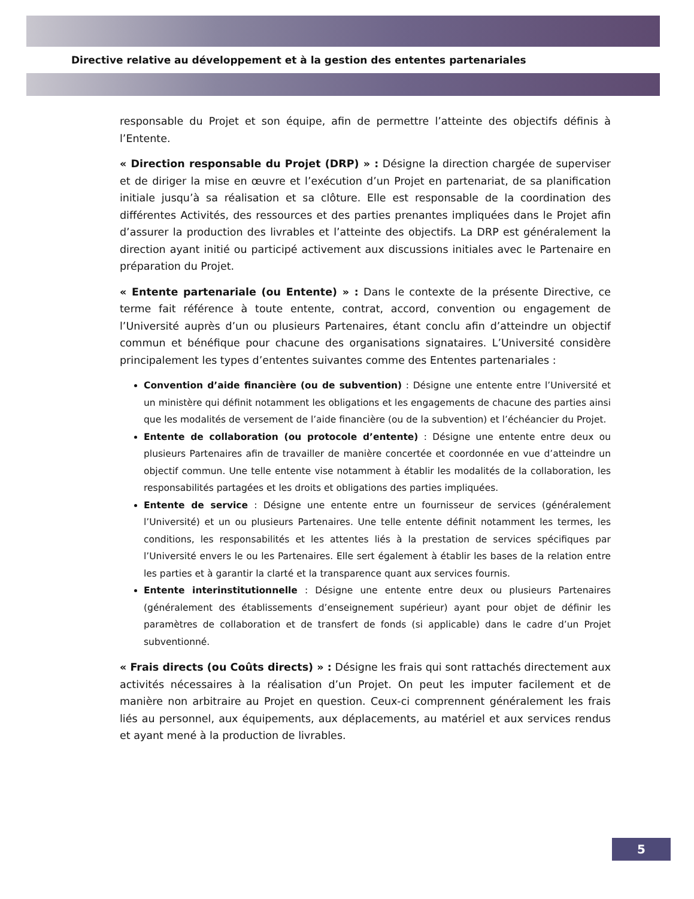Directive relative au développement et à la gestion des ententes partenariales
responsable du Projet et son équipe, afin de permettre l’atteinte des objectifs définis à l’Entente.
« Direction responsable du Projet (DRP) » : Désigne la direction chargée de superviser et de diriger la mise en œuvre et l’exécution d’un Projet en partenariat, de sa planification initiale jusqu’à sa réalisation et sa clôture. Elle est responsable de la coordination des différentes Activités, des ressources et des parties prenantes impliquées dans le Projet afin d’assurer la production des livrables et l’atteinte des objectifs. La DRP est généralement la direction ayant initié ou participé activement aux discussions initiales avec le Partenaire en préparation du Projet.
« Entente partenariale (ou Entente) » : Dans le contexte de la présente Directive, ce terme fait référence à toute entente, contrat, accord, convention ou engagement de l’Université auprès d’un ou plusieurs Partenaires, étant conclu afin d’atteindre un objectif commun et bénéfique pour chacune des organisations signataires. L’Université considère principalement les types d’ententes suivantes comme des Ententes partenariales :
Convention d’aide financière (ou de subvention) : Désigne une entente entre l’Université et un ministère qui définit notamment les obligations et les engagements de chacune des parties ainsi que les modalités de versement de l’aide financière (ou de la subvention) et l’échéancier du Projet.
Entente de collaboration (ou protocole d’entente) : Désigne une entente entre deux ou plusieurs Partenaires afin de travailler de manière concertée et coordonnée en vue d’atteindre un objectif commun. Une telle entente vise notamment à établir les modalités de la collaboration, les responsabilités partagées et les droits et obligations des parties impliquées.
Entente de service : Désigne une entente entre un fournisseur de services (généralement l’Université) et un ou plusieurs Partenaires. Une telle entente définit notamment les termes, les conditions, les responsabilités et les attentes liés à la prestation de services spécifiques par l’Université envers le ou les Partenaires. Elle sert également à établir les bases de la relation entre les parties et à garantir la clarté et la transparence quant aux services fournis.
Entente interinstitutionnelle : Désigne une entente entre deux ou plusieurs Partenaires (généralement des établissements d’enseignement supérieur) ayant pour objet de définir les paramètres de collaboration et de transfert de fonds (si applicable) dans le cadre d’un Projet subventionné.
« Frais directs (ou Coûts directs) » : Désigne les frais qui sont rattachés directement aux activités nécessaires à la réalisation d’un Projet. On peut les imputer facilement et de manière non arbitraire au Projet en question. Ceux-ci comprennent généralement les frais liés au personnel, aux équipements, aux déplacements, au matériel et aux services rendus et ayant mené à la production de livrables.
5